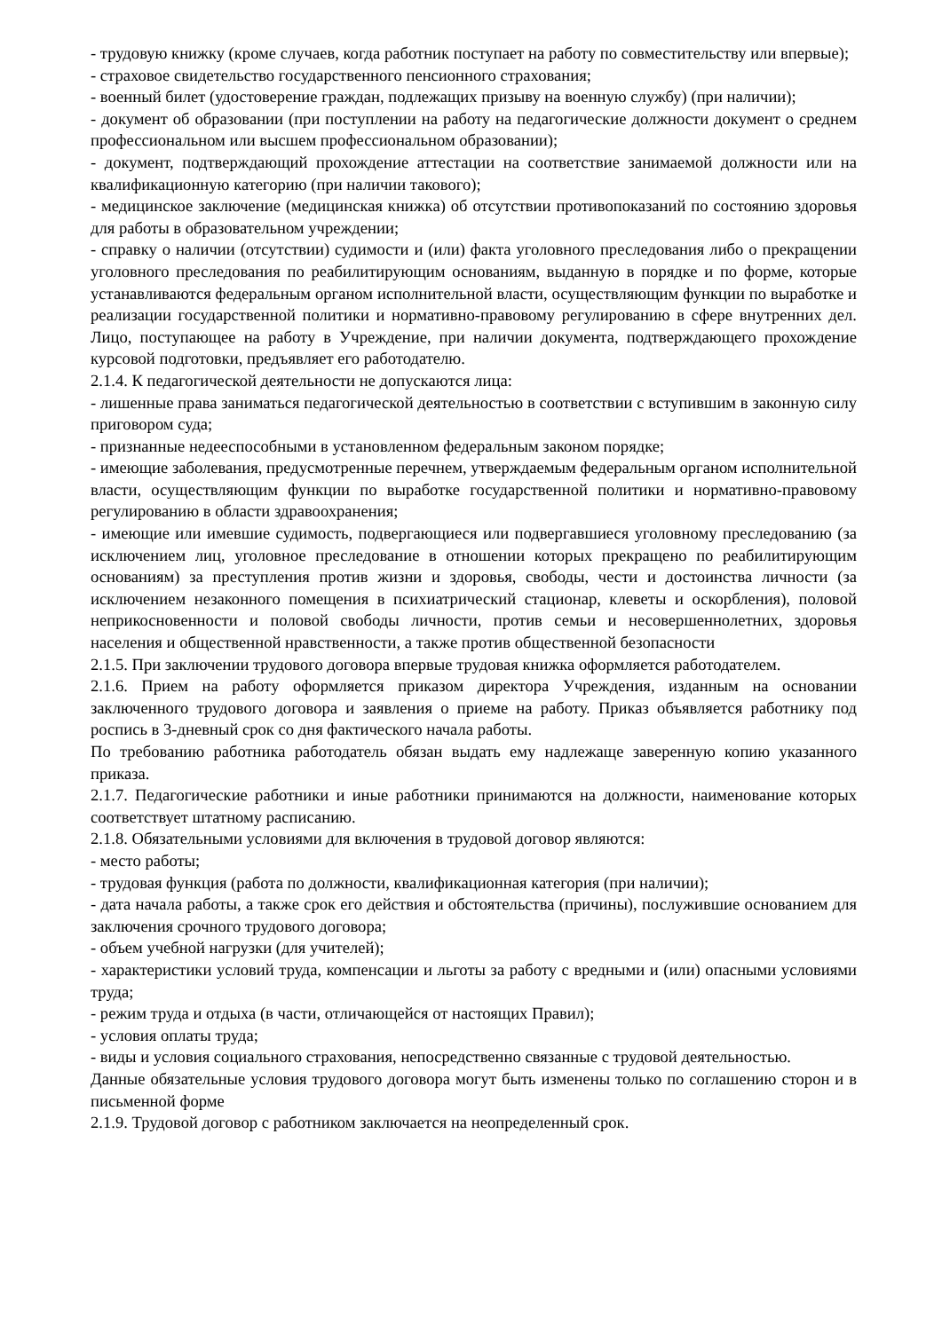- трудовую книжку (кроме случаев, когда работник поступает на работу по совместительству или впервые);
- страховое свидетельство государственного пенсионного страхования;
- военный билет (удостоверение граждан, подлежащих призыву на военную службу) (при наличии);
- документ об образовании (при поступлении на работу на педагогические должности документ о среднем профессиональном или высшем профессиональном образовании);
- документ, подтверждающий прохождение аттестации на соответствие занимаемой должности или на квалификационную категорию (при наличии такового);
- медицинское заключение (медицинская книжка) об отсутствии противопоказаний по состоянию здоровья для работы в образовательном учреждении;
- справку о наличии (отсутствии) судимости и (или) факта уголовного преследования либо о прекращении уголовного преследования по реабилитирующим основаниям, выданную в порядке и по форме, которые устанавливаются федеральным органом исполнительной власти, осуществляющим функции по выработке и реализации государственной политики и нормативно-правовому регулированию в сфере внутренних дел. Лицо, поступающее на работу в Учреждение, при наличии документа, подтверждающего прохождение курсовой подготовки, предъявляет его работодателю.
2.1.4. К педагогической деятельности не допускаются лица:
- лишенные права заниматься педагогической деятельностью в соответствии с вступившим в законную силу приговором суда;
- признанные недееспособными в установленном федеральным законом порядке;
- имеющие заболевания, предусмотренные перечнем, утверждаемым федеральным органом исполнительной власти, осуществляющим функции по выработке государственной политики и нормативно-правовому регулированию в области здравоохранения;
- имеющие или имевшие судимость, подвергающиеся или подвергавшиеся уголовному преследованию (за исключением лиц, уголовное преследование в отношении которых прекращено по реабилитирующим основаниям) за преступления против жизни и здоровья, свободы, чести и достоинства личности (за исключением незаконного помещения в психиатрический стационар, клеветы и оскорбления), половой неприкосновенности и половой свободы личности, против семьи и несовершеннолетних, здоровья населения и общественной нравственности, а также против общественной безопасности
2.1.5. При заключении трудового договора впервые трудовая книжка оформляется работодателем.
2.1.6. Прием на работу оформляется приказом директора Учреждения, изданным на основании заключенного трудового договора и заявления о приеме на работу. Приказ объявляется работнику под роспись в 3-дневный срок со дня фактического начала работы.
По требованию работника работодатель обязан выдать ему надлежаще заверенную копию указанного приказа.
2.1.7. Педагогические работники и иные работники принимаются на должности, наименование которых соответствует штатному расписанию.
2.1.8. Обязательными условиями для включения в трудовой договор являются:
- место работы;
- трудовая функция (работа по должности, квалификационная категория (при наличии);
- дата начала работы, а также срок его действия и обстоятельства (причины), послужившие основанием для заключения срочного трудового договора;
- объем учебной нагрузки (для учителей);
- характеристики условий труда, компенсации и льготы за работу с вредными и (или) опасными условиями труда;
- режим труда и отдыха (в части, отличающейся от настоящих Правил);
- условия оплаты труда;
- виды и условия социального страхования, непосредственно связанные с трудовой деятельностью.
Данные обязательные условия трудового договора могут быть изменены только по соглашению сторон и в письменной форме
2.1.9. Трудовой договор с работником заключается на неопределенный срок.